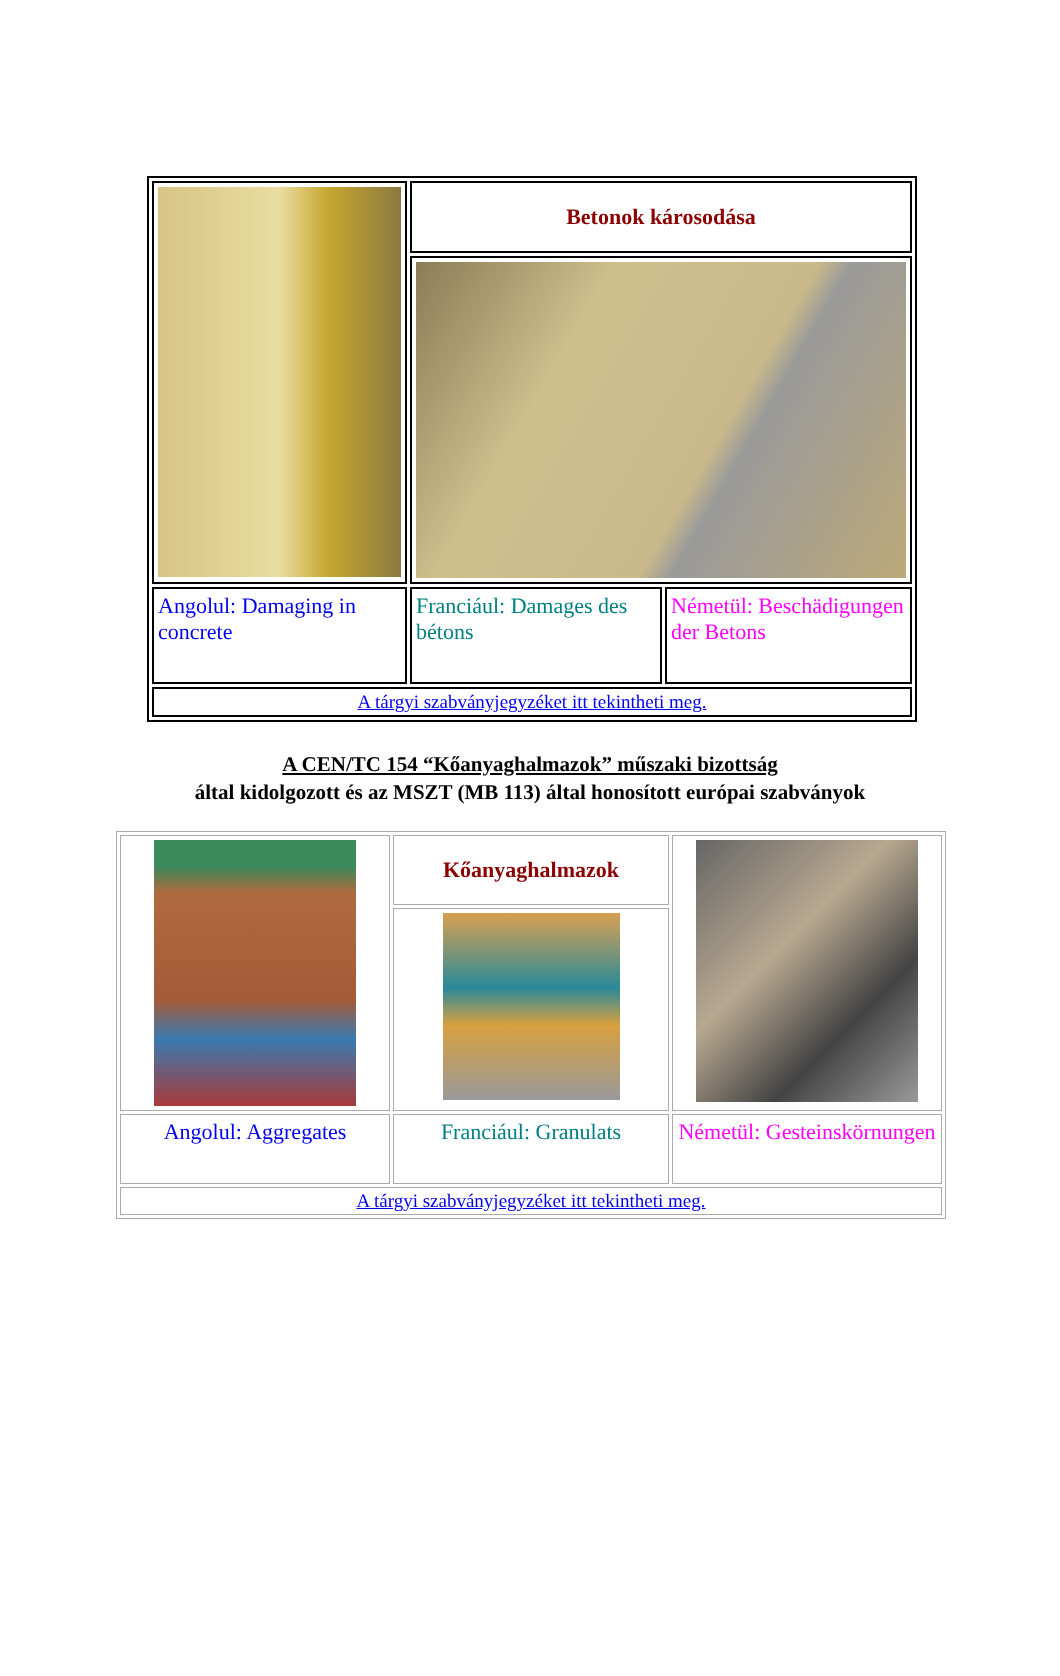| | Betonok károsodása | |
| Angolul: Damaging in concrete | Franciául: Damages des bétons | Németül: Beschädigungen der Betons |
| A tárgyi szabványjegyzéket itt tekintheti meg. | | |
A CEN/TC 154 “Kőanyaghalmazok” műszaki bizottság
által kidolgozott és az MSZT (MB 113) által honosított európai szabványok
| | Kőanyaghalmazok | |
| Angolul: Aggregates | Franciául: Granulats | Németül: Gesteinskörnungen |
| A tárgyi szabványjegyzéket itt tekintheti meg. | | |